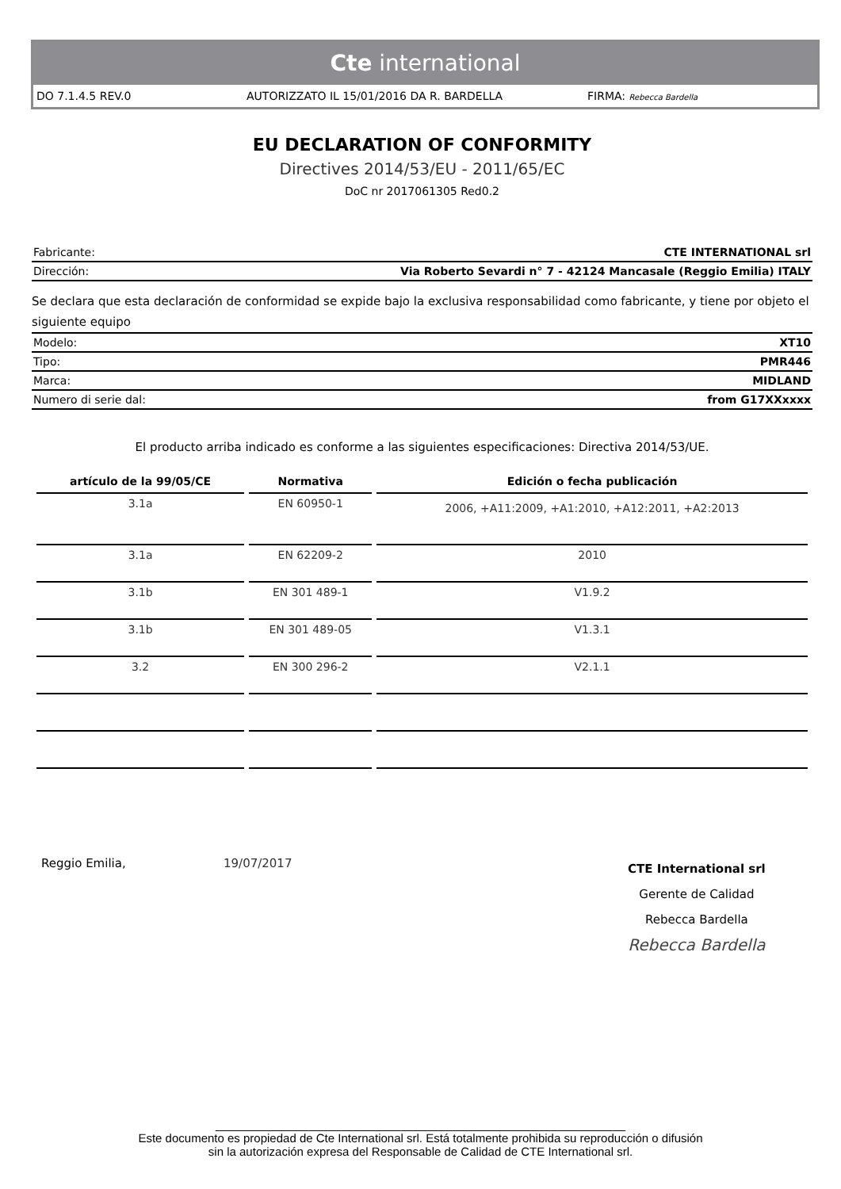Cte international
DO 7.1.4.5 REV.0 AUTORIZZATO IL 15/01/2016 DA R. BARDELLA FIRMA: Rebecca Bardella
EU DECLARATION OF CONFORMITY
Directives 2014/53/EU - 2011/65/EC
DoC nr 2017061305 Red0.2
| Fabricante: | CTE INTERNATIONAL srl |
| Dirección: | Via Roberto Sevardi n° 7 - 42124 Mancasale (Reggio Emilia) ITALY |
Se declara que esta declaración de conformidad se expide bajo la exclusiva responsabilidad como fabricante, y tiene por objeto el siguiente equipo
| Modelo: | XT10 |
| Tipo: | PMR446 |
| Marca: | MIDLAND |
| Numero di serie dal: | from G17XXxxxx |
El producto arriba indicado es conforme a las siguientes especificaciones: Directiva 2014/53/UE.
| artículo de la 99/05/CE | Normativa | Edición o fecha publicación |
| --- | --- | --- |
| 3.1a | EN 60950-1 | 2006, +A11:2009, +A1:2010, +A12:2011, +A2:2013 |
| 3.1a | EN 62209-2 | 2010 |
| 3.1b | EN 301 489-1 | V1.9.2 |
| 3.1b | EN 301 489-05 | V1.3.1 |
| 3.2 | EN 300 296-2 | V2.1.1 |
Reggio Emilia, 19/07/2017
CTE International srl
Gerente de Calidad
Rebecca Bardella
Rebecca Bardella
______________________________________________________________
Este documento es propiedad de Cte International srl. Está totalmente prohibida su reproducción o difusión
sin la autorización expresa del Responsable de Calidad de CTE International srl.